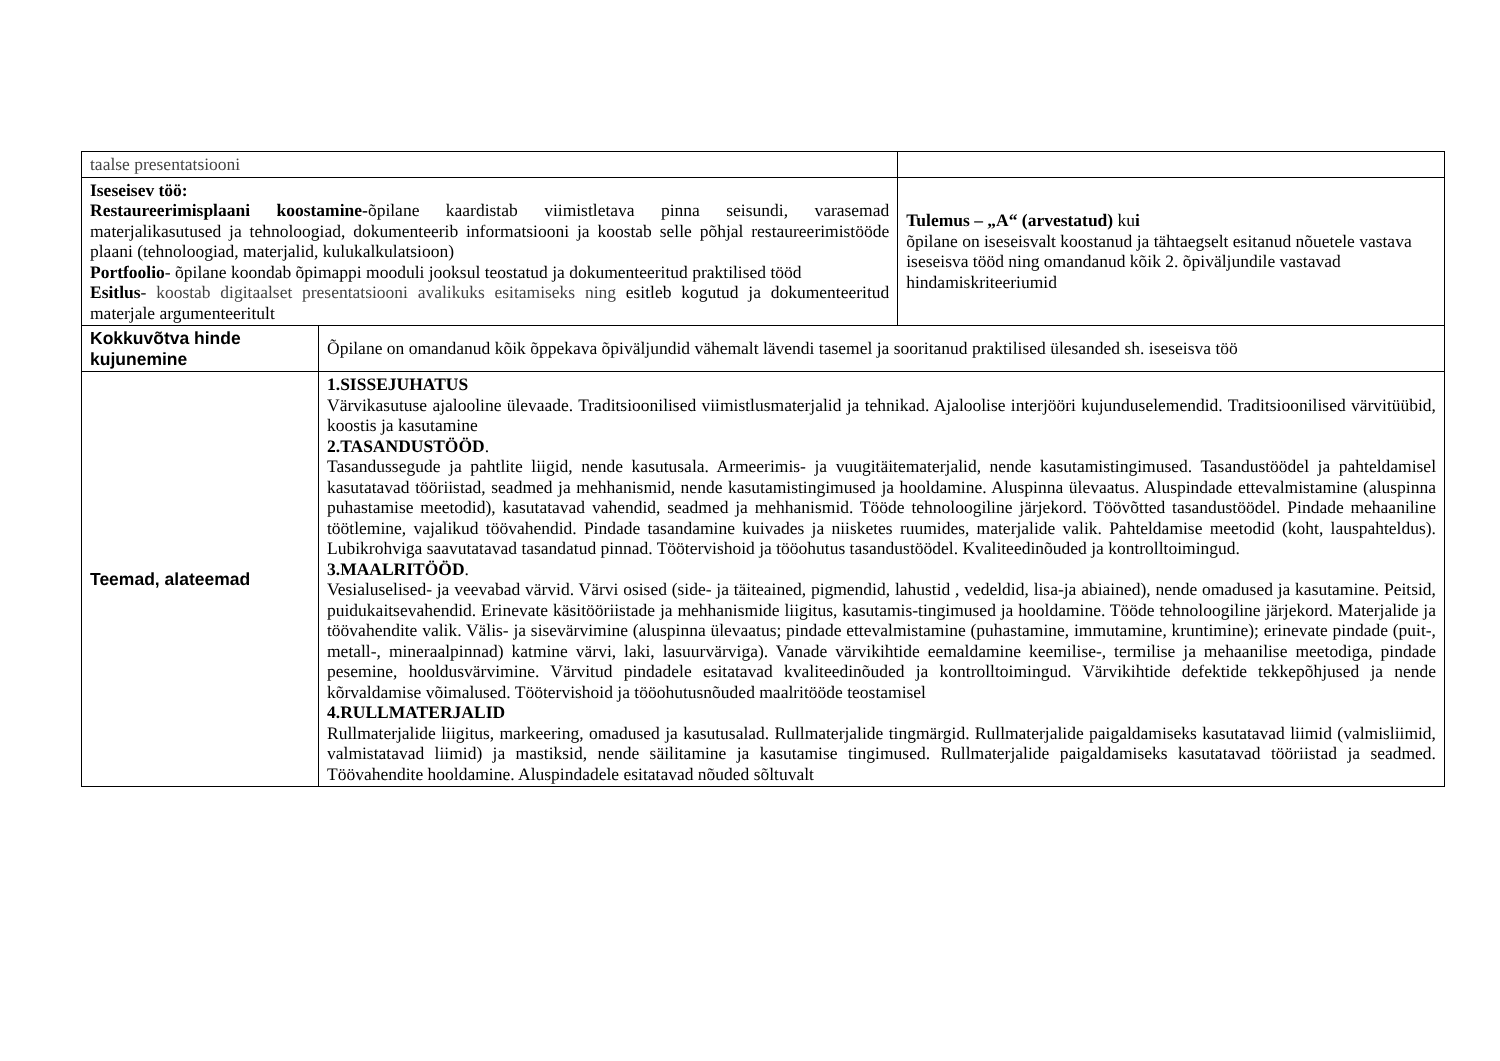| taalse presentatsiooni | | |
| Iseseisev töö: Restaureerimisplaani koostamine- õpilane kaardistab viimistletava pinna seisundi, varasemad materjalikasutused ja tehnoloogiad, dokumenteerib informatsiooni ja koostab selle põhjal restaureerimistööde plaani (tehnoloogiad, materjalid, kulukalkulatsioon) Portfoolio - õpilane koondab õpimappi mooduli jooksul teostatud ja dokumenteeritud praktilised tööd Esitlus - koostab digitaalset presentatsiooni avalikuks esitamiseks ning esitleb kogutud ja dokumenteeritud materjale argumenteeritult | | Tulemus – „A“ (arvestatud) ku i õpilane on iseseisvalt koostanud ja tähtaegselt esitanud nõuetele vastava iseseisva tööd ning omandanud kõik 2. õpiväljundile vastavad hindamiskriteeriumid |
| Kokkuvõtva hinde kujunemine | Õpilane on omandanud kõik õppekava õpiväljundid vähemalt lävendi tasemel ja sooritanud praktilised ülesanded sh. iseseisva töö | |
| Teemad, alateemad | 1.SISSEJUHATUS Värvikasutuse ajalooline ülevaade. Traditsioonilised viimistlusmaterjalid ja tehnikad. Ajaloolise interjööri kujunduselemendid. Traditsioonilised värvitüübid, koostis ja kasutamine 2.TASANDUSTÖÖD . Tasandussegude ja pahtlite liigid, nende kasutusala. Armeerimis- ja vuugitäitematerjalid, nende kasutamistingimused. Tasandustöödel ja pahteldamisel kasutatavad tööriistad, seadmed ja mehhanismid, nende kasutamistingimused ja hooldamine. Aluspinna ülevaatus. Aluspindade ettevalmistamine (aluspinna puhastamise meetodid), kasutatavad vahendid, seadmed ja mehhanismid. Tööde tehnoloogiline järjekord. Töövõtted tasandustöödel. Pindade mehaaniline töötlemine, vajalikud töövahendid. Pindade tasandamine kuivades ja niisketes ruumides, materjalide valik. Pahteldamise meetodid (koht, lauspahteldus). Lubikrohviga saavutatavad tasandatud pinnad. Töötervishoid ja tööohutus tasandustöödel. Kvaliteedinõuded ja kontrolltoimingud. 3.MAALRITÖÖD . Vesialuselised- ja veevabad värvid. Värvi osised (side- ja täiteained, pigmendid, lahustid , vedeldid, lisa-ja abiained), nende omadused ja kasutamine. Peitsid, puidukaitsevahendid. Erinevate käsitööriistade ja mehhanismide liigitus, kasutamis-tingimused ja hooldamine. Tööde tehnoloogiline järjekord. Materjalide ja töövahendite valik. Välis- ja sisevärvimine (aluspinna ülevaatus; pindade ettevalmistamine (puhastamine, immutamine, kruntimine); erinevate pindade (puit-, metall-, mineraalpinnad) katmine värvi, laki, lasuurvärviga). Vanade värvikihtide eemaldamine keemilise-, termilise ja mehaanilise meetodiga, pindade pesemine, hooldusvärvimine. Värvitud pindadele esitatavad kvaliteedinõuded ja kontrolltoimingud. Värvikihtide defektide tekkepõhjused ja nende kõrvaldamise võimalused. Töötervishoid ja tööohutusnõuded maalritööde teostamisel 4.RULLMATERJALID Rullmaterjalide liigitus, markeering, omadused ja kasutusalad. Rullmaterjalide tingmärgid. Rullmaterjalide paigaldamiseks kasutatavad liimid (valmisliimid, valmistatavad liimid) ja mastiksid, nende säilitamine ja kasutamise tingimused. Rullmaterjalide paigaldamiseks kasutatavad tööriistad ja seadmed. Töövahendite hooldamine. Aluspindadele esitatavad nõuded sõltuvalt | |